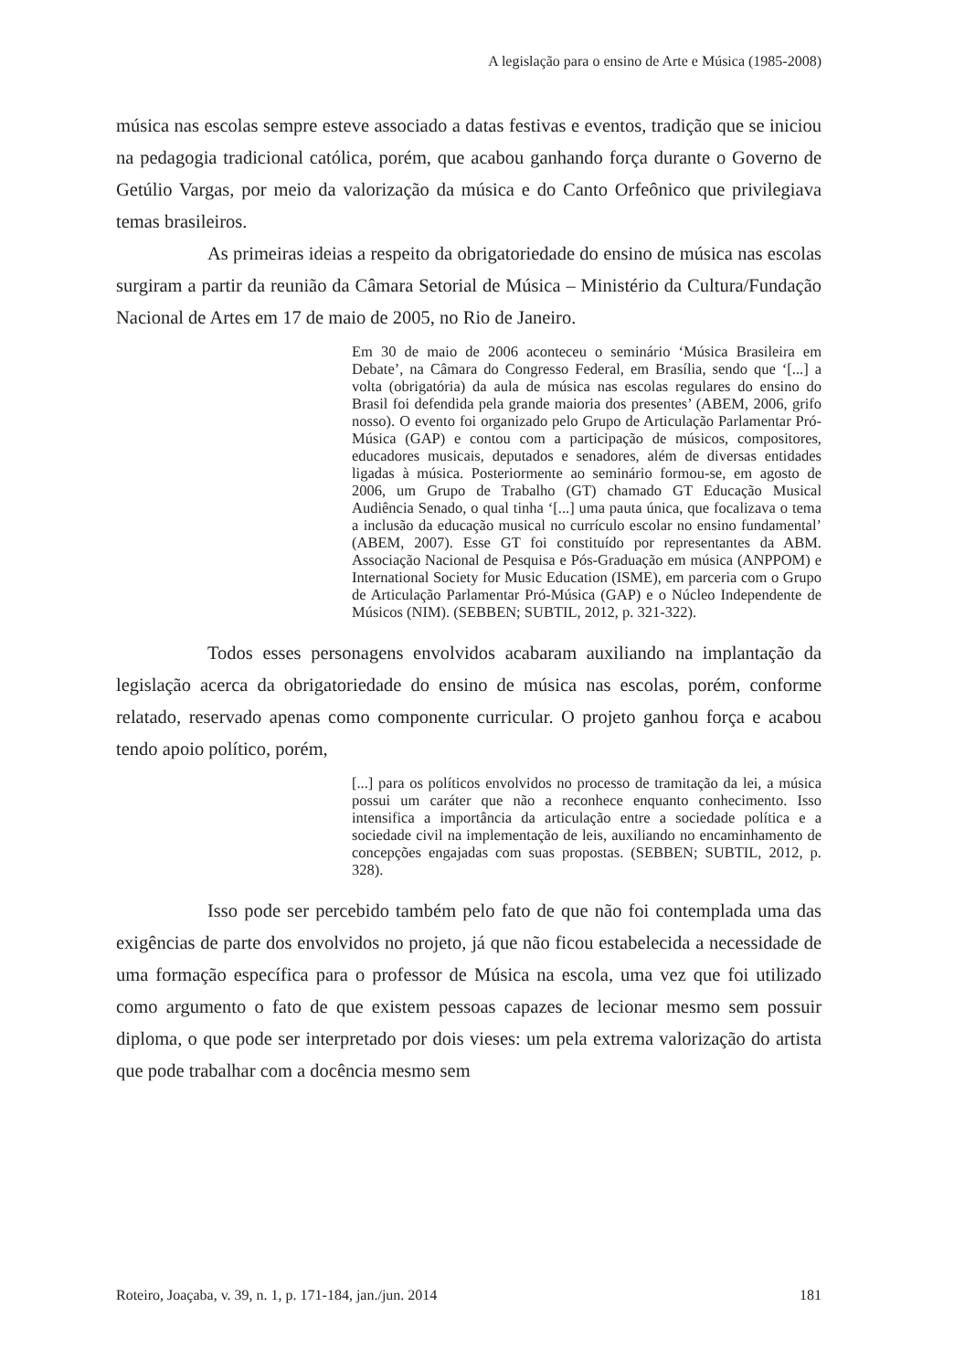A legislação para o ensino de Arte e Música (1985-2008)
música nas escolas sempre esteve associado a datas festivas e eventos, tradição que se iniciou na pedagogia tradicional católica, porém, que acabou ganhando força durante o Governo de Getúlio Vargas, por meio da valorização da música e do Canto Orfeônico que privilegiava temas brasileiros.
As primeiras ideias a respeito da obrigatoriedade do ensino de música nas escolas surgiram a partir da reunião da Câmara Setorial de Música – Ministério da Cultura/Fundação Nacional de Artes em 17 de maio de 2005, no Rio de Janeiro.
Em 30 de maio de 2006 aconteceu o seminário ‘Música Brasileira em Debate’, na Câmara do Congresso Federal, em Brasília, sendo que ‘[...] a volta (obrigatória) da aula de música nas escolas regulares do ensino do Brasil foi defendida pela grande maioria dos presentes’ (ABEM, 2006, grifo nosso). O evento foi organizado pelo Grupo de Articulação Parlamentar Pró-Música (GAP) e contou com a participação de músicos, compositores, educadores musicais, deputados e senadores, além de diversas entidades ligadas à música. Posteriormente ao seminário formou-se, em agosto de 2006, um Grupo de Trabalho (GT) chamado GT Educação Musical Audiência Senado, o qual tinha ‘[...] uma pauta única, que focalizava o tema a inclusão da educação musical no currículo escolar no ensino fundamental’ (ABEM, 2007). Esse GT foi constituído por representantes da ABM. Associação Nacional de Pesquisa e Pós-Graduação em música (ANPPOM) e International Society for Music Education (ISME), em parceria com o Grupo de Articulação Parlamentar Pró-Música (GAP) e o Núcleo Independente de Músicos (NIM). (SEBBEN; SUBTIL, 2012, p. 321-322).
Todos esses personagens envolvidos acabaram auxiliando na implantação da legislação acerca da obrigatoriedade do ensino de música nas escolas, porém, conforme relatado, reservado apenas como componente curricular. O projeto ganhou força e acabou tendo apoio político, porém,
[...] para os políticos envolvidos no processo de tramitação da lei, a música possui um caráter que não a reconhece enquanto conhecimento. Isso intensifica a importância da articulação entre a sociedade política e a sociedade civil na implementação de leis, auxiliando no encaminhamento de concepções engajadas com suas propostas. (SEBBEN; SUBTIL, 2012, p. 328).
Isso pode ser percebido também pelo fato de que não foi contemplada uma das exigências de parte dos envolvidos no projeto, já que não ficou estabelecida a necessidade de uma formação específica para o professor de Música na escola, uma vez que foi utilizado como argumento o fato de que existem pessoas capazes de lecionar mesmo sem possuir diploma, o que pode ser interpretado por dois vieses: um pela extrema valorização do artista que pode trabalhar com a docência mesmo sem
Roteiro, Joaçaba, v. 39, n. 1, p. 171-184, jan./jun. 2014 181